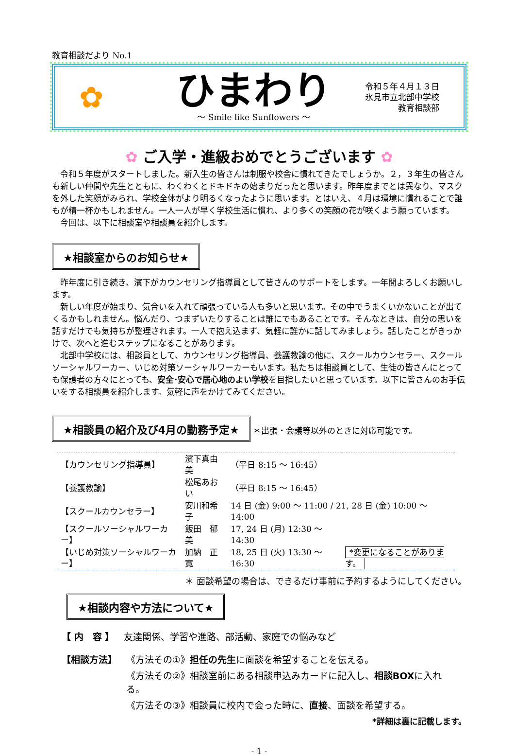教育相談だより No.1
✿
ひまわり
～ Smile like Sunflowers ～
令和５年４月１３日
氷見市立北部中学校
教育相談部
✿ ご入学・進級おめでとうございます ✿
令和５年度がスタートしました。新入生の皆さんは制服や校舎に慣れてきたでしょうか。２，３年生の皆さんも新しい仲間や先生とともに、わくわくとドキドキの始まりだったと思います。昨年度までとは異なり、マスクを外した笑顔がみられ、学校全体がより明るくなったように思います。とはいえ、４月は環境に慣れることで誰もが精一杯かもしれません。一人一人が早く学校生活に慣れ、より多くの笑顔の花が咲くよう願っています。
今回は、以下に相談室や相談員を紹介します。
★相談室からのお知らせ★
昨年度に引き続き、濱下がカウンセリング指導員として皆さんのサポートをします。一年間よろしくお願いします。
新しい年度が始まり、気合いを入れて頑張っている人も多いと思います。その中でうまくいかないことが出てくるかもしれません。悩んだり、つまずいたりすることは誰にでもあることです。そんなときは、自分の思いを話すだけでも気持ちが整理されます。一人で抱え込まず、気軽に誰かに話してみましょう。話したことがきっかけで、次へと進むステップになることがあります。
北部中学校には、相談員として、カウンセリング指導員、養護教諭の他に、スクールカウンセラー、スクールソーシャルワーカー、いじめ対策ソーシャルワーカーもいます。私たちは相談員として、生徒の皆さんにとっても保護者の方々にとっても、安全･安心で居心地のよい学校を目指したいと思っています。以下に皆さんのお手伝いをする相談員を紹介します。気軽に声をかけてみてください。
★相談員の紹介及び4月の勤務予定★ ＊出張・会議等以外のときに対応可能です。
| 【カウンセリング指導員】 | 濱下真由美 | （平日 8:15 ～ 16:45） | |
| 【養護教諭】 | 松尾あおい | （平日 8:15 ～ 16:45） | |
| 【スクールカウンセラー】 | 安川和希子 | 14 日 (金) 9:00 ～ 11:00 / 21, 28 日 (金) 10:00 ～ 14:00 | |
| 【スクールソーシャルワーカー】 | 飯田 郁美 | 17, 24 日 (月) 12:30 ～ 14:30 | |
| 【いじめ対策ソーシャルワーカー】 | 加納 正寛 | 18, 25 日 (火) 13:30 ～ 16:30 | *変更になることがあります。 |
＊ 面談希望の場合は、できるだけ事前に予約するようにしてください。
★相談内容や方法について★
【 内　容 】 友達関係、学習や進路、部活動、家庭での悩みなど
【相談方法】 《方法その①》担任の先生に面談を希望することを伝える。
《方法その②》相談室前にある相談申込みカードに記入し、相談BOXに入れる。
《方法その③》相談員に校内で会った時に、直接、面談を希望する。
*詳細は裏に記載します。
- 1 -